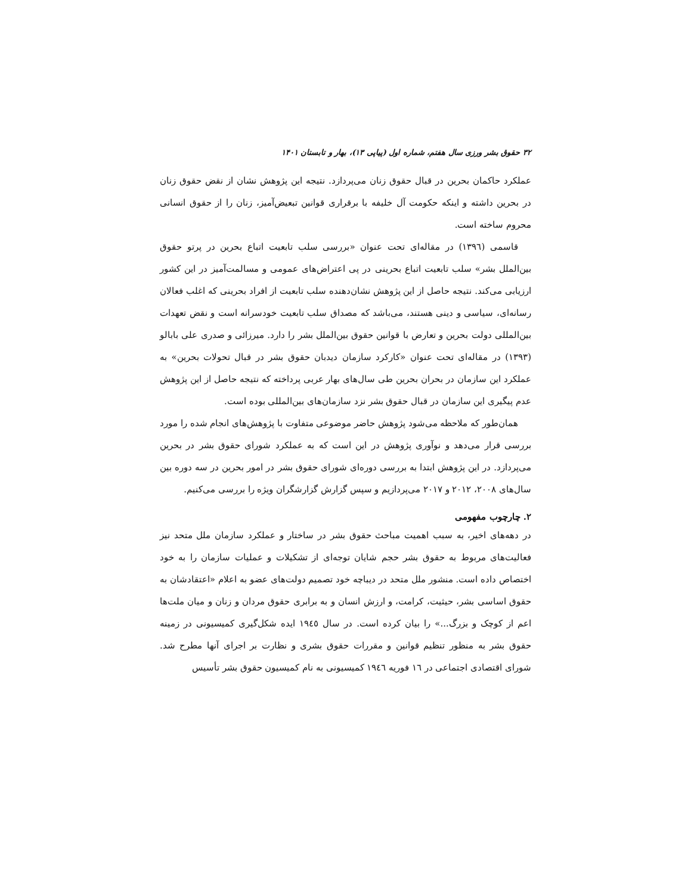۳۲ حقوق بشر ورزی سال هفتم، شماره اول (پیاپی ۱۳)، بهار و تابستان ۱۴۰۱
عملکرد حاکمان بحرین در قبال حقوق زنان می‌پردازد. نتیجه این پژوهش نشان از نقض حقوق زنان در بحرین داشته و اینکه حکومت آل خلیفه با برقراری قوانین تبعیض‌آمیز، زنان را از حقوق انسانی محروم ساخته است.
قاسمی (۱۳۹٦) در مقاله‌ای تحت عنوان «بررسی سلب تابعیت اتباع بحرین در پرتو حقوق بین‌الملل بشر» سلب تابعیت اتباع بحرینی در پی اعتراض‌های عمومی و مسالمت‌آمیز در این کشور ارزیابی می‌کند. نتیجه حاصل از این پژوهش نشان‌دهنده سلب تابعیت از افراد بحرینی که اغلب فعالان رسانه‌ای، سیاسی و دینی هستند، می‌باشد که مصداق سلب تابعیت خودسرانه است و نقض تعهدات بین‌المللی دولت بحرین و تعارض با قوانین حقوق بین‌الملل بشر را دارد. میرزائی و صدری علی بابالو (۱۳۹۳) در مقاله‌ای تحت عنوان «کارکرد سازمان دیدبان حقوق بشر در قبال تحولات بحرین» به عملکرد این سازمان در بحران بحرین طی سال‌های بهار عربی پرداخته که نتیجه حاصل از این پژوهش عدم پیگیری این سازمان در قبال حقوق بشر نزد سازمان‌های بین‌المللی بوده است.
همان‌طور که ملاحظه می‌شود پژوهش حاضر موضوعی متفاوت با پژوهش‌های انجام شده را مورد بررسی قرار می‌دهد و نوآوری پژوهش در این است که به عملکرد شورای حقوق بشر در بحرین می‌پردازد. در این پژوهش ابتدا به بررسی دوره‌ای شورای حقوق بشر در امور بحرین در سه دوره بین سال‌های ۲۰۰۸، ۲۰۱۲ و ۲۰۱۷ می‌پردازیم و سپس گزارش گزارشگران ویژه را بررسی می‌کنیم.
۲. چارچوب مفهومی
در دهه‌های اخیر، به سبب اهمیت مباحث حقوق بشر در ساختار و عملکرد سازمان ملل متحد نیز فعالیت‌های مربوط به حقوق بشر حجم شایان توجه‌ای از تشکیلات و عملیات سازمان را به خود اختصاص داده است. منشور ملل متحد در دیباچه خود تصمیم دولت‌های عضو به اعلام «اعتقادشان به حقوق اساسی بشر، حیثیت، کرامت، و ارزش انسان و به برابری حقوق مردان و زنان و میان ملت‌ها اعم از کوچک و بزرگ...» را بیان کرده است. در سال ۱۹٤٥ ایده شکل‌گیری کمیسیونی در زمینه حقوق بشر به منظور تنظیم قوانین و مقررات حقوق بشری و نظارت بر اجرای آنها مطرح شد. شورای اقتصادی اجتماعی در ١٦ فوریه ١٩٤٦ کمیسیونی به نام کمیسیون حقوق بشر تأسیس